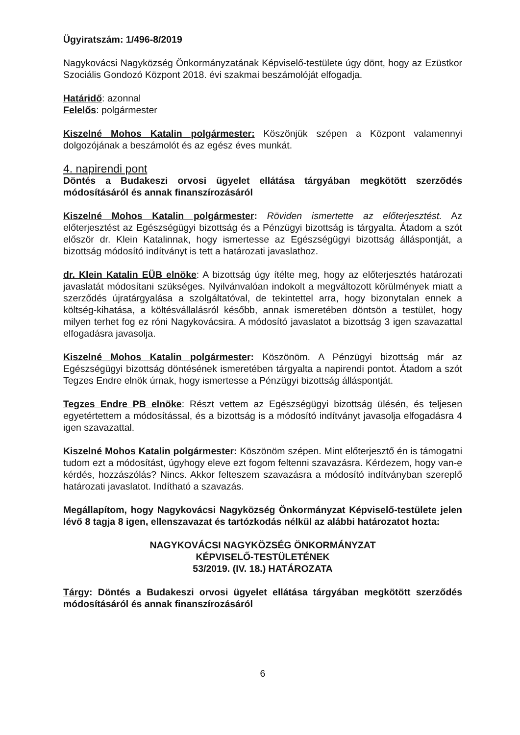Ügyiratszám: 1/496-8/2019
Nagykovácsi Nagyközség Önkormányzatának Képviselő-testülete úgy dönt, hogy az Ezüstkor Szociális Gondozó Központ 2018. évi szakmai beszámolóját elfogadja.
Határidő: azonnal
Felelős: polgármester
Kiszelné Mohos Katalin polgármester: Köszönjük szépen a Központ valamennyi dolgozójának a beszámolót és az egész éves munkát.
4. napirendi pont
Döntés a Budakeszi orvosi ügyelet ellátása tárgyában megkötött szerződés módosításáról és annak finanszírozásáról
Kiszelné Mohos Katalin polgármester: Röviden ismertette az előterjesztést. Az előterjesztést az Egészségügyi bizottság és a Pénzügyi bizottság is tárgyalta. Átadom a szót először dr. Klein Katalinnak, hogy ismertesse az Egészségügyi bizottság álláspontját, a bizottság módosító indítványt is tett a határozati javaslathoz.
dr. Klein Katalin EÜB elnöke: A bizottság úgy ítélte meg, hogy az előterjesztés határozati javaslatát módosítani szükséges. Nyilvánvalóan indokolt a megváltozott körülmények miatt a szerződés újratárgyalása a szolgáltatóval, de tekintettel arra, hogy bizonytalan ennek a költség-kihatása, a költésvállalásról később, annak ismeretében döntsön a testület, hogy milyen terhet fog ez róni Nagykovácsira. A módosító javaslatot a bizottság 3 igen szavazattal elfogadásra javasolja.
Kiszelné Mohos Katalin polgármester: Köszönöm. A Pénzügyi bizottság már az Egészségügyi bizottság döntésének ismeretében tárgyalta a napirendi pontot. Átadom a szót Tegzes Endre elnök úrnak, hogy ismertesse a Pénzügyi bizottság álláspontját.
Tegzes Endre PB elnöke: Részt vettem az Egészségügyi bizottság ülésén, és teljesen egyetértettem a módosítással, és a bizottság is a módosító indítványt javasolja elfogadásra 4 igen szavazattal.
Kiszelné Mohos Katalin polgármester: Köszönöm szépen. Mint előterjesztő én is támogatni tudom ezt a módosítást, úgyhogy eleve ezt fogom feltenni szavazásra. Kérdezem, hogy van-e kérdés, hozzászólás? Nincs. Akkor felteszem szavazásra a módosító indítványban szereplő határozati javaslatot. Indítható a szavazás.
Megállapítom, hogy Nagykovácsi Nagyközség Önkormányzat Képviselő-testülete jelen lévő 8 tagja 8 igen, ellenszavazat és tartózkodás nélkül az alábbi határozatot hozta:
NAGYKOVÁCSI NAGYKÖZSÉG ÖNKORMÁNYZAT
KÉPVISELŐ-TESTÜLETÉNEK
53/2019. (IV. 18.) HATÁROZATA
Tárgy: Döntés a Budakeszi orvosi ügyelet ellátása tárgyában megkötött szerződés módosításáról és annak finanszírozásáról
6